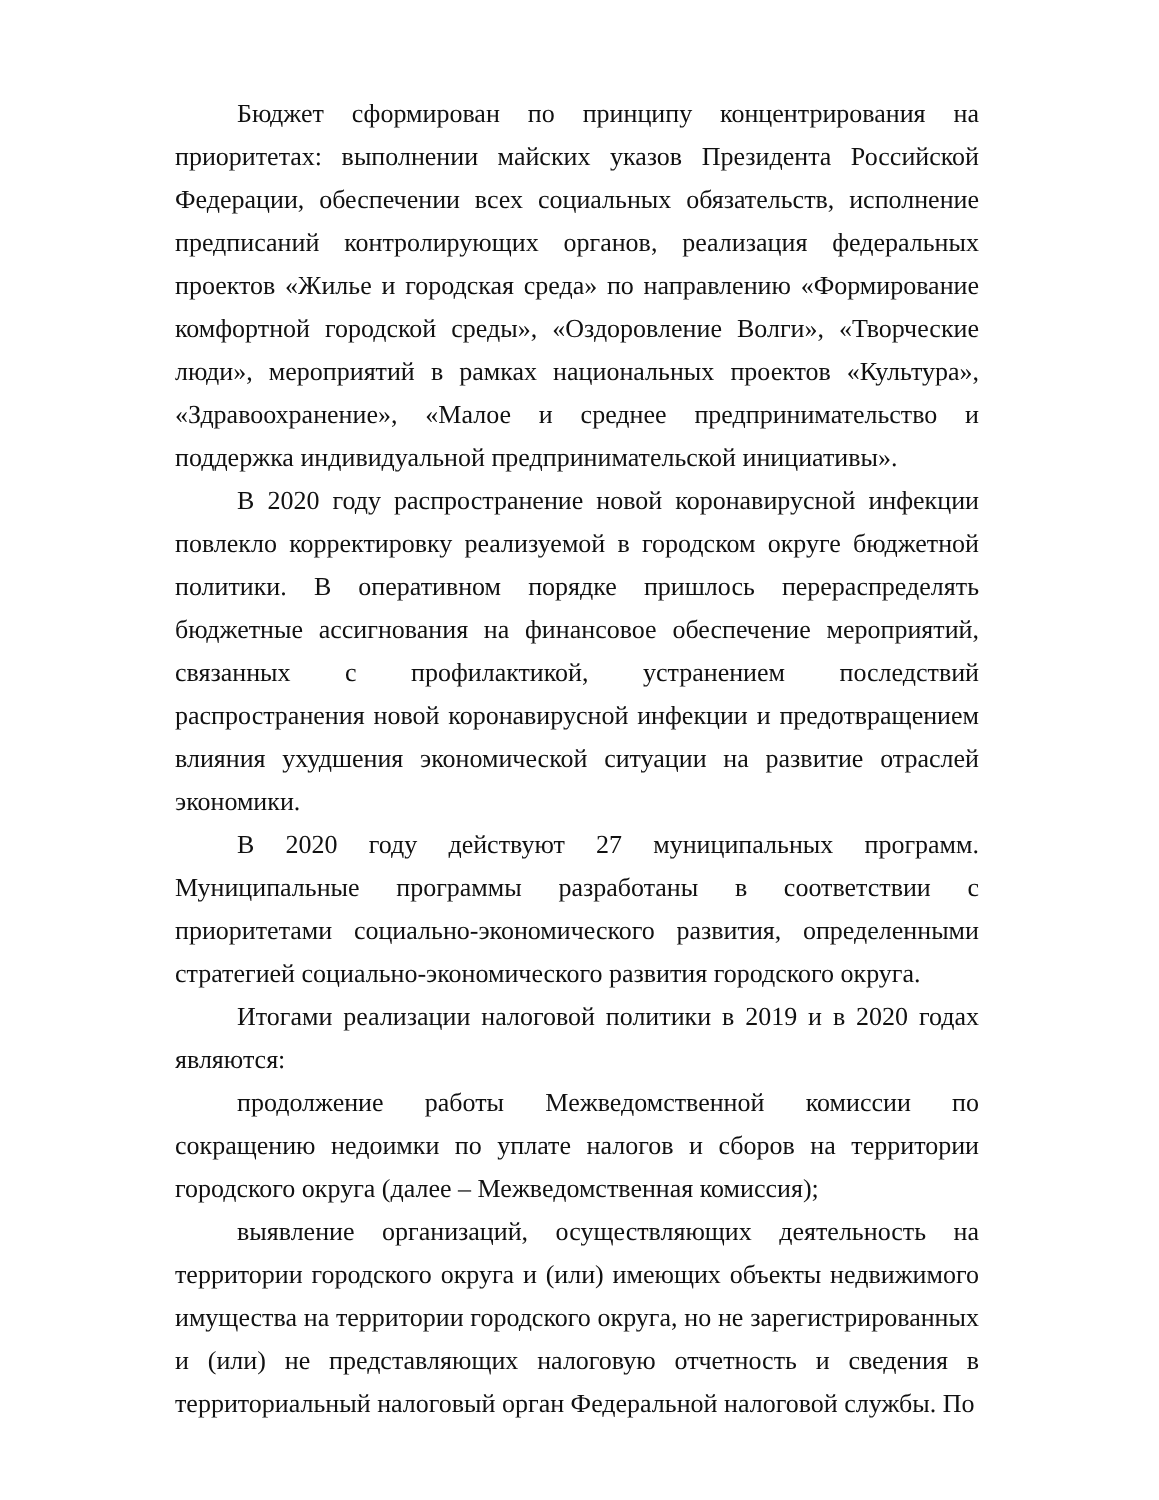Бюджет сформирован по принципу концентрирования на приоритетах: выполнении майских указов Президента Российской Федерации, обеспечении всех социальных обязательств, исполнение предписаний контролирующих органов, реализация федеральных проектов «Жилье и городская среда» по направлению «Формирование комфортной городской среды», «Оздоровление Волги», «Творческие люди», мероприятий в рамках национальных проектов «Культура», «Здравоохранение», «Малое и среднее предпринимательство и поддержка индивидуальной предпринимательской инициативы».
В 2020 году распространение новой коронавирусной инфекции повлекло корректировку реализуемой в городском округе бюджетной политики. В оперативном порядке пришлось перераспределять бюджетные ассигнования на финансовое обеспечение мероприятий, связанных с профилактикой, устранением последствий распространения новой коронавирусной инфекции и предотвращением влияния ухудшения экономической ситуации на развитие отраслей экономики.
В 2020 году действуют 27 муниципальных программ. Муниципальные программы разработаны в соответствии с приоритетами социально-экономического развития, определенными стратегией социально-экономического развития городского округа.
Итогами реализации налоговой политики в 2019 и в 2020 годах являются:
продолжение работы Межведомственной комиссии по сокращению недоимки по уплате налогов и сборов на территории городского округа (далее – Межведомственная комиссия);
выявление организаций, осуществляющих деятельность на территории городского округа и (или) имеющих объекты недвижимого имущества на территории городского округа, но не зарегистрированных и (или) не представляющих налоговую отчетность и сведения в территориальный налоговый орган Федеральной налоговой службы. По